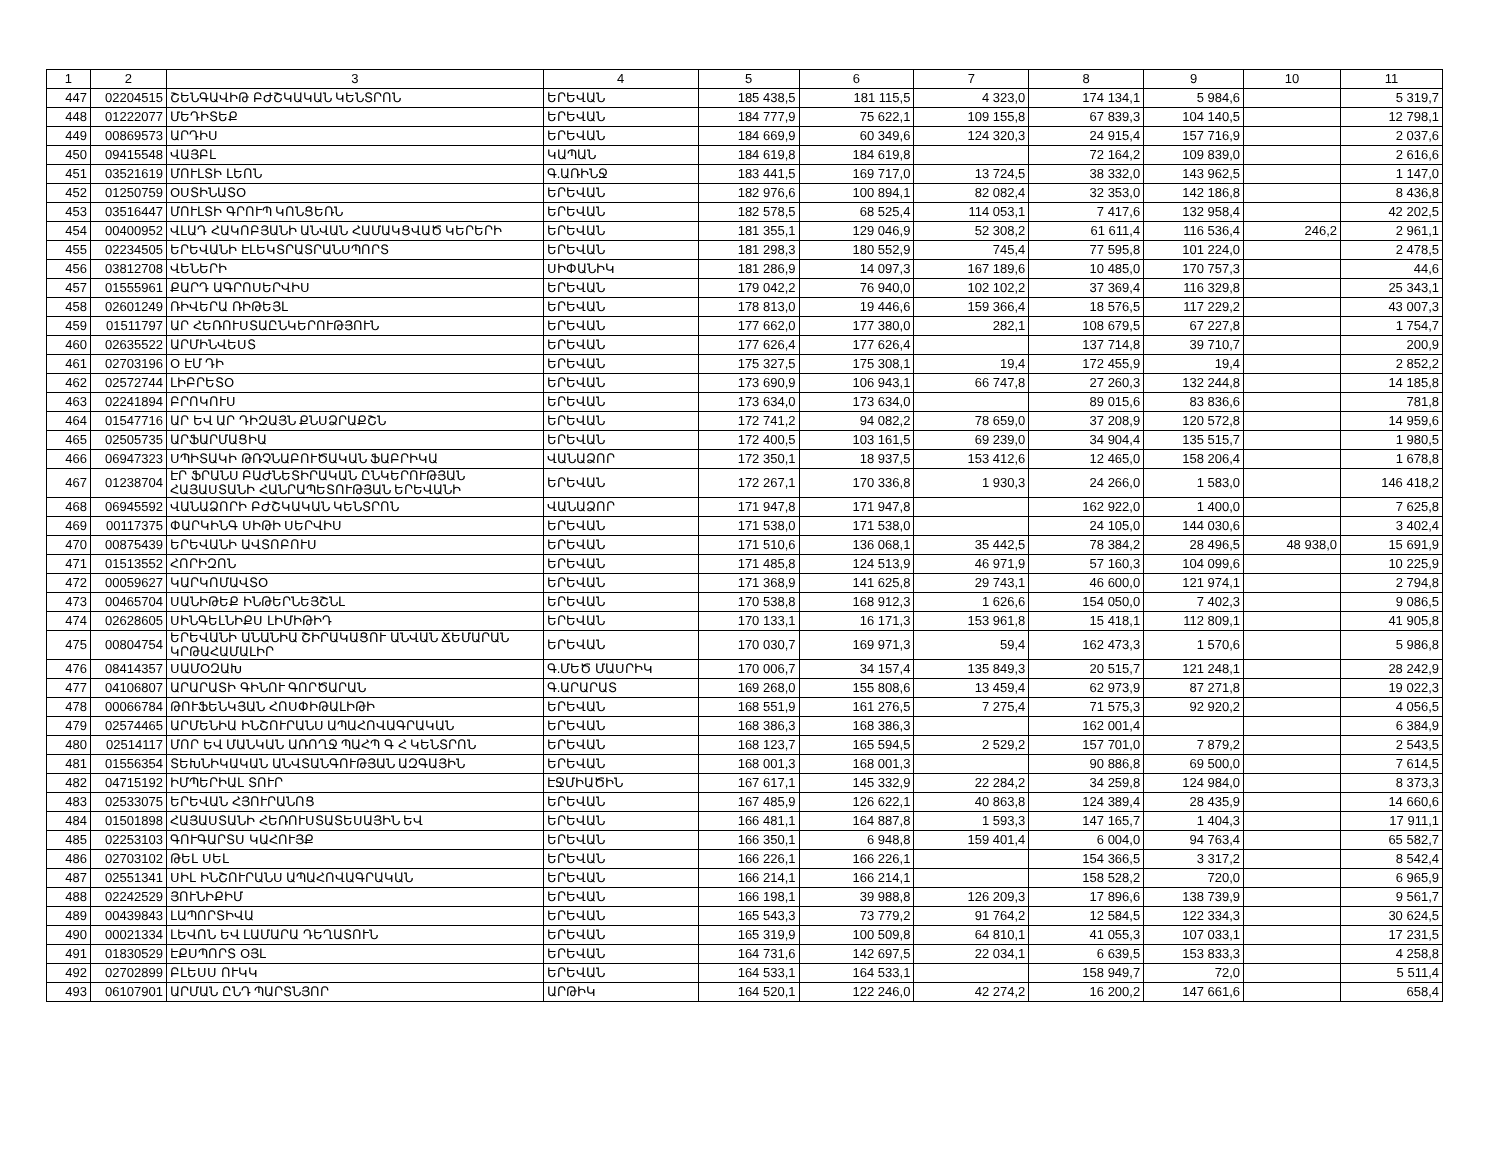| 1 | 2 | 3 | 4 | 5 | 6 | 7 | 8 | 9 | 10 | 11 |
| --- | --- | --- | --- | --- | --- | --- | --- | --- | --- | --- |
| 447 | 02204515 | ՇԵՆԳԱՎԻԹ ԲԺՇԿԱԿԱՆ ԿԵՆՏՐՈՆ | ԵՐԵՎԱՆ | 185 438,5 | 181 115,5 | 4 323,0 | 174 134,1 | 5 984,6 | | 5 319,7 |
| 448 | 01222077 | ՄԵԴԻՏԵՔ | ԵՐԵՎԱՆ | 184 777,9 | 75 622,1 | 109 155,8 | 67 839,3 | 104 140,5 | | 12 798,1 |
| 449 | 00869573 | ԱՐԴԻՍ | ԵՐԵՎԱՆ | 184 669,9 | 60 349,6 | 124 320,3 | 24 915,4 | 157 716,9 | | 2 037,6 |
| 450 | 09415548 | ՎԱՅԲԼ | ԿԱՊԱՆ | 184 619,8 | 184 619,8 | | 72 164,2 | 109 839,0 | | 2 616,6 |
| 451 | 03521619 | ՄՈՒԼՏԻ ԼԵՈՆ | Գ.ԱՌԻՆՋ | 183 441,5 | 169 717,0 | 13 724,5 | 38 332,0 | 143 962,5 | | 1 147,0 |
| 452 | 01250759 | ՕՍՏԻՆԱՏՕ | ԵՐԵՎԱՆ | 182 976,6 | 100 894,1 | 82 082,4 | 32 353,0 | 142 186,8 | | 8 436,8 |
| 453 | 03516447 | ՄՈՒԼՏԻ ԳՐՈՒՊ ԿՈՆՑԵՌՆ | ԵՐԵՎԱՆ | 182 578,5 | 68 525,4 | 114 053,1 | 7 417,6 | 132 958,4 | | 42 202,5 |
| 454 | 00400952 | ՎԼԱԴ ՀԱԿՈԲՅԱՆԻ ԱՆՎԱՆ ՀԱՄԱԿՑՎԱԾ ԿԵՐԵՐԻ | ԵՐԵՎԱՆ | 181 355,1 | 129 046,9 | 52 308,2 | 61 611,4 | 116 536,4 | 246,2 | 2 961,1 |
| 455 | 02234505 | ԵՐԵՎԱՆԻ ԷԼԵԿՏՐԱՏՐԱՆՍՊՈՐՏ | ԵՐԵՎԱՆ | 181 298,3 | 180 552,9 | 745,4 | 77 595,8 | 101 224,0 | | 2 478,5 |
| 456 | 03812708 | ՎԵՆԵՐԻ | ՍԻՓԱՆԻԿ | 181 286,9 | 14 097,3 | 167 189,6 | 10 485,0 | 170 757,3 | | 44,6 |
| 457 | 01555961 | ՔԱՐԴ ԱԳՐՈՍԵՐՎԻՍ | ԵՐԵՎԱՆ | 179 042,2 | 76 940,0 | 102 102,2 | 37 369,4 | 116 329,8 | | 25 343,1 |
| 458 | 02601249 | ՌԻՎԵՐԱ ՌԻԹԵՅԼ | ԵՐԵՎԱՆ | 178 813,0 | 19 446,6 | 159 366,4 | 18 576,5 | 117 229,2 | | 43 007,3 |
| 459 | 01511797 | ԱՐ ՀԵՌՈՒՍՏԱԸՆԿԵՐՈՒԹՅՈՒՆ | ԵՐԵՎԱՆ | 177 662,0 | 177 380,0 | 282,1 | 108 679,5 | 67 227,8 | | 1 754,7 |
| 460 | 02635522 | ԱՐՄԻՆՎԵՍՏ | ԵՐԵՎԱՆ | 177 626,4 | 177 626,4 | | 137 714,8 | 39 710,7 | | 200,9 |
| 461 | 02703196 | Օ ԷՄ ԴԻ | ԵՐԵՎԱՆ | 175 327,5 | 175 308,1 | 19,4 | 172 455,9 | 19,4 | | 2 852,2 |
| 462 | 02572744 | ԼԻԲՐԵՏՕ | ԵՐԵՎԱՆ | 173 690,9 | 106 943,1 | 66 747,8 | 27 260,3 | 132 244,8 | | 14 185,8 |
| 463 | 02241894 | ԲՐՈԿՈՒՍ | ԵՐԵՎԱՆ | 173 634,0 | 173 634,0 | | 89 015,6 | 83 836,6 | | 781,8 |
| 464 | 01547716 | ԱՐ ԵՎ ԱՐ ԴԻԶԱՅՆ ՔՆՍՁՐԱՔՇՆ | ԵՐԵՎԱՆ | 172 741,2 | 94 082,2 | 78 659,0 | 37 208,9 | 120 572,8 | | 14 959,6 |
| 465 | 02505735 | ԱՐՖԱՐՄԱՑԻԱ | ԵՐԵՎԱՆ | 172 400,5 | 103 161,5 | 69 239,0 | 34 904,4 | 135 515,7 | | 1 980,5 |
| 466 | 06947323 | ՍՊԻՏԱԿԻ ԹՌՉՆԱԲՈՒԾԱԿԱՆ ՖԱԲՐԻԿԱ | ՎԱՆԱՁՈՐ | 172 350,1 | 18 937,5 | 153 412,6 | 12 465,0 | 158 206,4 | | 1 678,8 |
| 467 | 01238704 | ԷՐ ՖՐԱՆՍ ԲԱԺՆԵՏԻՐԱԿԱՆ ԸՆԿԵՐՈՒԹՅԱՆ ՀԱՅԱՍՏԱՆԻ ՀԱՆՐԱՊԵՏՈՒԹՅԱՆ ԵՐԵՎԱՆԻ | ԵՐԵՎԱՆ | 172 267,1 | 170 336,8 | 1 930,3 | 24 266,0 | 1 583,0 | | 146 418,2 |
| 468 | 06945592 | ՎԱՆԱՁՈՐԻ ԲԺՇԿԱԿԱՆ ԿԵՆՏՐՈՆ | ՎԱՆԱՁՈՐ | 171 947,8 | 171 947,8 | | 162 922,0 | 1 400,0 | | 7 625,8 |
| 469 | 00117375 | ՓԱՐԿԻՆԳ ՍԻԹԻ ՍԵՐՎԻՍ | ԵՐԵՎԱՆ | 171 538,0 | 171 538,0 | | 24 105,0 | 144 030,6 | | 3 402,4 |
| 470 | 00875439 | ԵՐԵՎԱՆԻ ԱՎՏՈԲՈՒՍ | ԵՐԵՎԱՆ | 171 510,6 | 136 068,1 | 35 442,5 | 78 384,2 | 28 496,5 | 48 938,0 | 15 691,9 |
| 471 | 01513552 | ՀՈՐԻԶՈՆ | ԵՐԵՎԱՆ | 171 485,8 | 124 513,9 | 46 971,9 | 57 160,3 | 104 099,6 | | 10 225,9 |
| 472 | 00059627 | ԿԱՐԿՈՄԱՎՏՕ | ԵՐԵՎԱՆ | 171 368,9 | 141 625,8 | 29 743,1 | 46 600,0 | 121 974,1 | | 2 794,8 |
| 473 | 00465704 | ՍԱՆԻԹԵՔ ԻՆԹԵՐՆԵՅՇՆԼ | ԵՐԵՎԱՆ | 170 538,8 | 168 912,3 | 1 626,6 | 154 050,0 | 7 402,3 | | 9 086,5 |
| 474 | 02628605 | ՍԻՆԳԵԼՆԻՔՍ ԼԻՄԻԹԻԴ | ԵՐԵՎԱՆ | 170 133,1 | 16 171,3 | 153 961,8 | 15 418,1 | 112 809,1 | | 41 905,8 |
| 475 | 00804754 | ԵՐԵՎԱՆԻ ԱՆԱՆԻԱ ՇԻՐԱԿԱՑՈՒ ԱՆՎԱՆ ՃԵՄԱՐԱՆ ԿՐԹԱՀԱՄԱԼԻՐ | ԵՐԵՎԱՆ | 170 030,7 | 169 971,3 | 59,4 | 162 473,3 | 1 570,6 | | 5 986,8 |
| 476 | 08414357 | ՍԱՄՕԶԱԽ | Գ.ՄԵԾ ՄԱՍՐԻԿ | 170 006,7 | 34 157,4 | 135 849,3 | 20 515,7 | 121 248,1 | | 28 242,9 |
| 477 | 04106807 | ԱՐԱՐԱՏԻ ԳԻՆՈՒ ԳՈՐԾԱՐԱՆ | Գ.ԱՐԱՐԱՏ | 169 268,0 | 155 808,6 | 13 459,4 | 62 973,9 | 87 271,8 | | 19 022,3 |
| 478 | 00066784 | ԹՈՒՖԵՆԿՅԱՆ ՀՈՍՓԻԹԱԼԻԹԻ | ԵՐԵՎԱՆ | 168 551,9 | 161 276,5 | 7 275,4 | 71 575,3 | 92 920,2 | | 4 056,5 |
| 479 | 02574465 | ԱՐՄԵՆԻԱ ԻՆՇՈՒՐԱՆՍ ԱՊԱՀՈՎԱԳՐԱԿԱՆ | ԵՐԵՎԱՆ | 168 386,3 | 168 386,3 | | 162 001,4 | | | 6 384,9 |
| 480 | 02514117 | ՄՈՐ ԵՎ ՄԱՆԿԱՆ ԱՌՈՂՋ ՊԱՀՊ Գ Հ ԿԵՆՏՐՈՆ | ԵՐԵՎԱՆ | 168 123,7 | 165 594,5 | 2 529,2 | 157 701,0 | 7 879,2 | | 2 543,5 |
| 481 | 01556354 | ՏԵԽՆԻԿԱԿԱՆ ԱՆՎՏԱՆԳՈՒԹՅԱՆ ԱԶԳԱՅԻՆ | ԵՐԵՎԱՆ | 168 001,3 | 168 001,3 | | 90 886,8 | 69 500,0 | | 7 614,5 |
| 482 | 04715192 | ԻՄՊԵՐԻԱԼ ՏՈՒՐ | ԷՋՄԻԱԾԻՆ | 167 617,1 | 145 332,9 | 22 284,2 | 34 259,8 | 124 984,0 | | 8 373,3 |
| 483 | 02533075 | ԵՐԵՎԱՆ ՀՅՈՒՐԱՆՈՑ | ԵՐԵՎԱՆ | 167 485,9 | 126 622,1 | 40 863,8 | 124 389,4 | 28 435,9 | | 14 660,6 |
| 484 | 01501898 | ՀԱՅԱՍՏԱՆԻ ՀԵՌՈՒՍՏԱՏԵՍԱՅԻՆ ԵՎ | ԵՐԵՎԱՆ | 166 481,1 | 164 887,8 | 1 593,3 | 147 165,7 | 1 404,3 | | 17 911,1 |
| 485 | 02253103 | ԳՈՒԳԱՐՏՍ ԿԱՀՈՒՅՔ | ԵՐԵՎԱՆ | 166 350,1 | 6 948,8 | 159 401,4 | 6 004,0 | 94 763,4 | | 65 582,7 |
| 486 | 02703102 | ԹԵԼ ՍԵԼ | ԵՐԵՎԱՆ | 166 226,1 | 166 226,1 | | 154 366,5 | 3 317,2 | | 8 542,4 |
| 487 | 02551341 | ՍԻԼ ԻՆՇՈՒՐԱՆՍ ԱՊԱՀՈՎԱԳՐԱԿԱՆ | ԵՐԵՎԱՆ | 166 214,1 | 166 214,1 | | 158 528,2 | 720,0 | | 6 965,9 |
| 488 | 02242529 | ՅՈՒՆԻՔԻՄ | ԵՐԵՎԱՆ | 166 198,1 | 39 988,8 | 126 209,3 | 17 896,6 | 138 739,9 | | 9 561,7 |
| 489 | 00439843 | ԼԱՊՈՐՏԻՎԱ | ԵՐԵՎԱՆ | 165 543,3 | 73 779,2 | 91 764,2 | 12 584,5 | 122 334,3 | | 30 624,5 |
| 490 | 00021334 | ԼԵՎՈՆ ԵՎ ԼԱՄԱՐԱ ԴԵՂԱՏՈՒՆ | ԵՐԵՎԱՆ | 165 319,9 | 100 509,8 | 64 810,1 | 41 055,3 | 107 033,1 | | 17 231,5 |
| 491 | 01830529 | ԷՔՍՊՈՐՏ ՕՅԼ | ԵՐԵՎԱՆ | 164 731,6 | 142 697,5 | 22 034,1 | 6 639,5 | 153 833,3 | | 4 258,8 |
| 492 | 02702899 | ԲԼԵՍՍ ՈՒԿԿ | ԵՐԵՎԱՆ | 164 533,1 | 164 533,1 | | 158 949,7 | 72,0 | | 5 511,4 |
| 493 | 06107901 | ԱՐՄԱՆ ԸՆԴ ՊԱՐՏՆՅՈՐ | ԱՐԹԻԿ | 164 520,1 | 122 246,0 | 42 274,2 | 16 200,2 | 147 661,6 | | 658,4 |